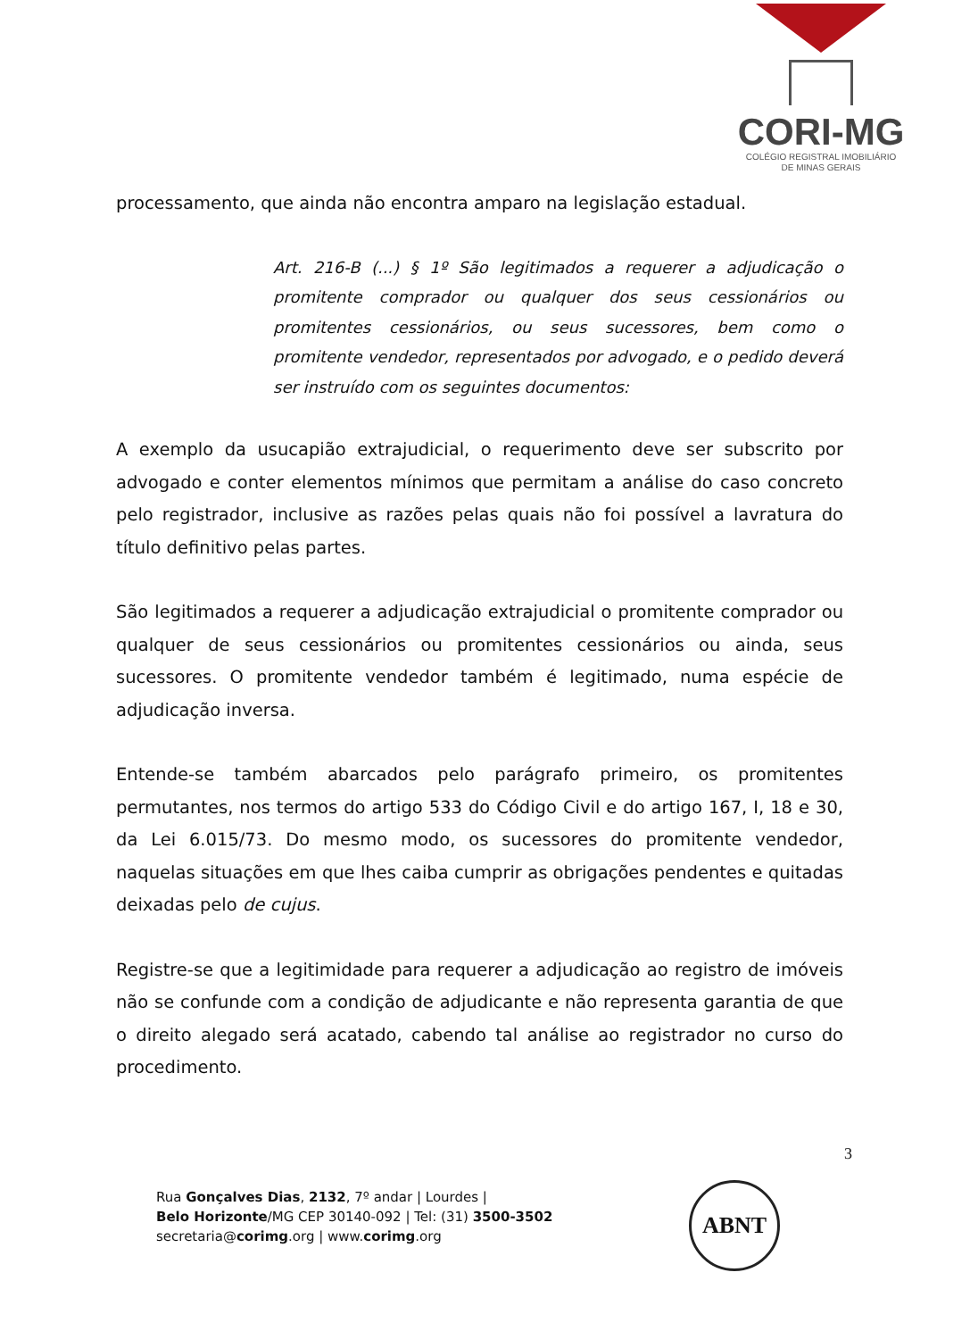CORI-MG
COLÉGIO REGISTRAL IMOBILIÁRIO
DE MINAS GERAIS
processamento, que ainda não encontra amparo na legislação estadual.
Art. 216-B (...) § 1º São legitimados a requerer a adjudicação o promitente comprador ou qualquer dos seus cessionários ou promitentes cessionários, ou seus sucessores, bem como o promitente vendedor, representados por advogado, e o pedido deverá ser instruído com os seguintes documentos:
A exemplo da usucapião extrajudicial, o requerimento deve ser subscrito por advogado e conter elementos mínimos que permitam a análise do caso concreto pelo registrador, inclusive as razões pelas quais não foi possível a lavratura do título definitivo pelas partes.
São legitimados a requerer a adjudicação extrajudicial o promitente comprador ou qualquer de seus cessionários ou promitentes cessionários ou ainda, seus sucessores. O promitente vendedor também é legitimado, numa espécie de adjudicação inversa.
Entende-se também abarcados pelo parágrafo primeiro, os promitentes permutantes, nos termos do artigo 533 do Código Civil e do artigo 167, I, 18 e 30, da Lei 6.015/73. Do mesmo modo, os sucessores do promitente vendedor, naquelas situações em que lhes caiba cumprir as obrigações pendentes e quitadas deixadas pelo de cujus.
Registre-se que a legitimidade para requerer a adjudicação ao registro de imóveis não se confunde com a condição de adjudicante e não representa garantia de que o direito alegado será acatado, cabendo tal análise ao registrador no curso do procedimento.
3
Rua Gonçalves Dias, 2132, 7º andar | Lourdes |
Belo Horizonte/MG CEP 30140-092 | Tel: (31) 3500-3502
secretaria@corimg.org | www.corimg.org
ABNT